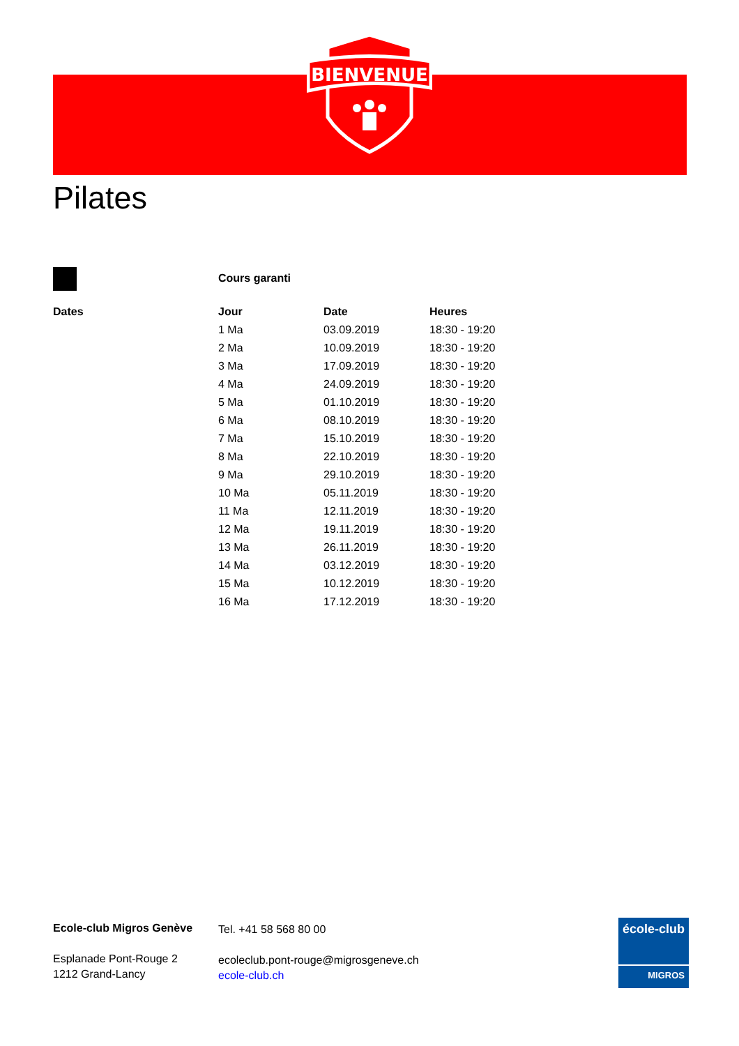BIENVENUE
Pilates
Cours garanti
| Dates | Jour | Date | Heures |
| --- | --- | --- | --- |
| | 1 Ma | 03.09.2019 | 18:30 - 19:20 |
| | 2 Ma | 10.09.2019 | 18:30 - 19:20 |
| | 3 Ma | 17.09.2019 | 18:30 - 19:20 |
| | 4 Ma | 24.09.2019 | 18:30 - 19:20 |
| | 5 Ma | 01.10.2019 | 18:30 - 19:20 |
| | 6 Ma | 08.10.2019 | 18:30 - 19:20 |
| | 7 Ma | 15.10.2019 | 18:30 - 19:20 |
| | 8 Ma | 22.10.2019 | 18:30 - 19:20 |
| | 9 Ma | 29.10.2019 | 18:30 - 19:20 |
| | 10 Ma | 05.11.2019 | 18:30 - 19:20 |
| | 11 Ma | 12.11.2019 | 18:30 - 19:20 |
| | 12 Ma | 19.11.2019 | 18:30 - 19:20 |
| | 13 Ma | 26.11.2019 | 18:30 - 19:20 |
| | 14 Ma | 03.12.2019 | 18:30 - 19:20 |
| | 15 Ma | 10.12.2019 | 18:30 - 19:20 |
| | 16 Ma | 17.12.2019 | 18:30 - 19:20 |
Ecole-club Migros Genève
Esplanade Pont-Rouge 2
1212 Grand-Lancy
Tel. +41 58 568 80 00
ecoleclub.pont-rouge@migrosgeneve.ch
ecole-club.ch
école-club
MIGROS